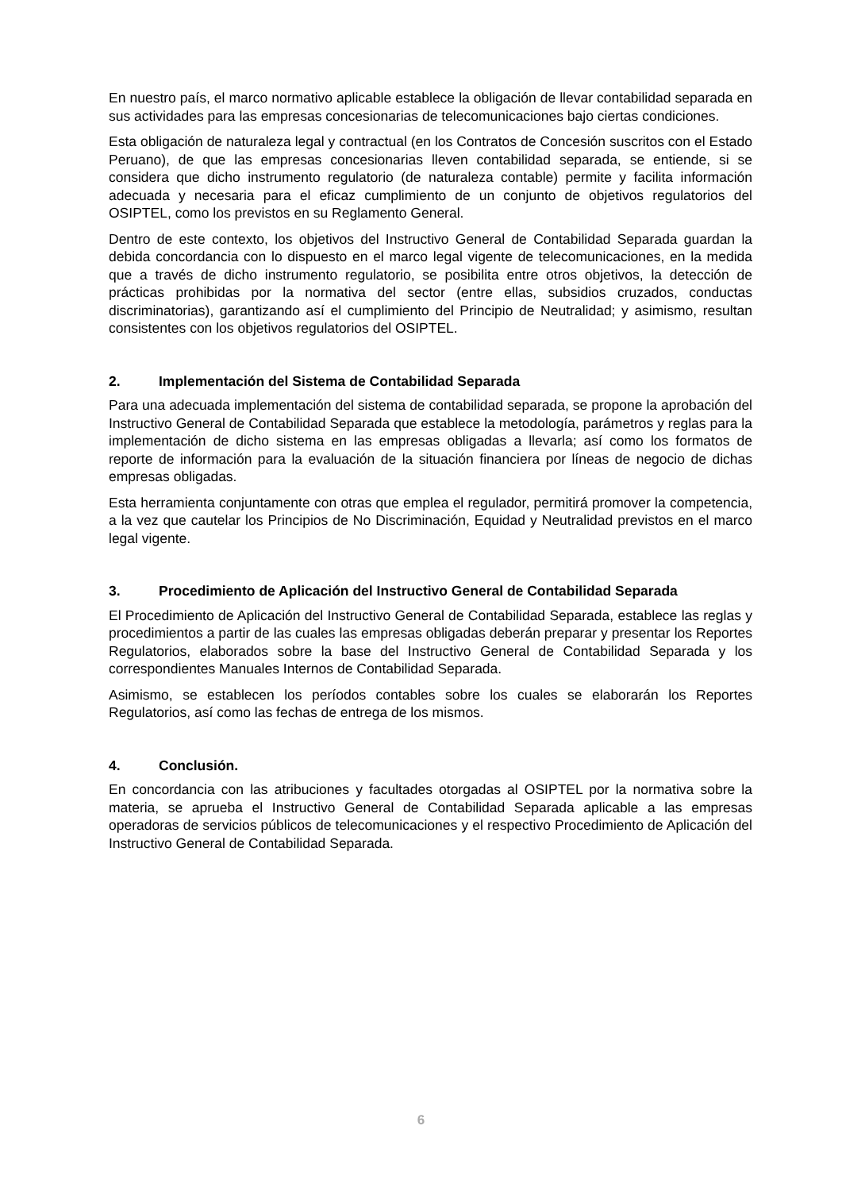En nuestro país, el marco normativo aplicable establece la obligación de llevar contabilidad separada en sus actividades para las empresas concesionarias de telecomunicaciones bajo ciertas condiciones.
Esta obligación de naturaleza legal y contractual (en los Contratos de Concesión suscritos con el Estado Peruano), de que las empresas concesionarias lleven contabilidad separada, se entiende, si se considera que dicho instrumento regulatorio (de naturaleza contable) permite y facilita información adecuada y necesaria para el eficaz cumplimiento de un conjunto de objetivos regulatorios del OSIPTEL, como los previstos en su Reglamento General.
Dentro de este contexto, los objetivos del Instructivo General de Contabilidad Separada guardan la debida concordancia con lo dispuesto en el marco legal vigente de telecomunicaciones, en la medida que a través de dicho instrumento regulatorio, se posibilita entre otros objetivos, la detección de prácticas prohibidas por la normativa del sector (entre ellas, subsidios cruzados, conductas discriminatorias), garantizando así el cumplimiento del Principio de Neutralidad; y asimismo, resultan consistentes con los objetivos regulatorios del OSIPTEL.
2. Implementación del Sistema de Contabilidad Separada
Para una adecuada implementación del sistema de contabilidad separada, se propone la aprobación del Instructivo General de Contabilidad Separada que establece la metodología, parámetros y reglas para la implementación de dicho sistema en las empresas obligadas a llevarla; así como los formatos de reporte de información para la evaluación de la situación financiera por líneas de negocio de dichas empresas obligadas.
Esta herramienta conjuntamente con otras que emplea el regulador, permitirá promover la competencia, a la vez que cautelar los Principios de No Discriminación, Equidad y Neutralidad previstos en el marco legal vigente.
3. Procedimiento de Aplicación del Instructivo General de Contabilidad Separada
El Procedimiento de Aplicación del Instructivo General de Contabilidad Separada, establece las reglas y procedimientos a partir de las cuales las empresas obligadas deberán preparar y presentar los Reportes Regulatorios, elaborados sobre la base del Instructivo General de Contabilidad Separada y los correspondientes Manuales Internos de Contabilidad Separada.
Asimismo, se establecen los períodos contables sobre los cuales se elaborarán los Reportes Regulatorios, así como las fechas de entrega de los mismos.
4. Conclusión.
En concordancia con las atribuciones y facultades otorgadas al OSIPTEL por la normativa sobre la materia, se aprueba el Instructivo General de Contabilidad Separada aplicable a las empresas operadoras de servicios públicos de telecomunicaciones y el respectivo Procedimiento de Aplicación del Instructivo General de Contabilidad Separada.
6